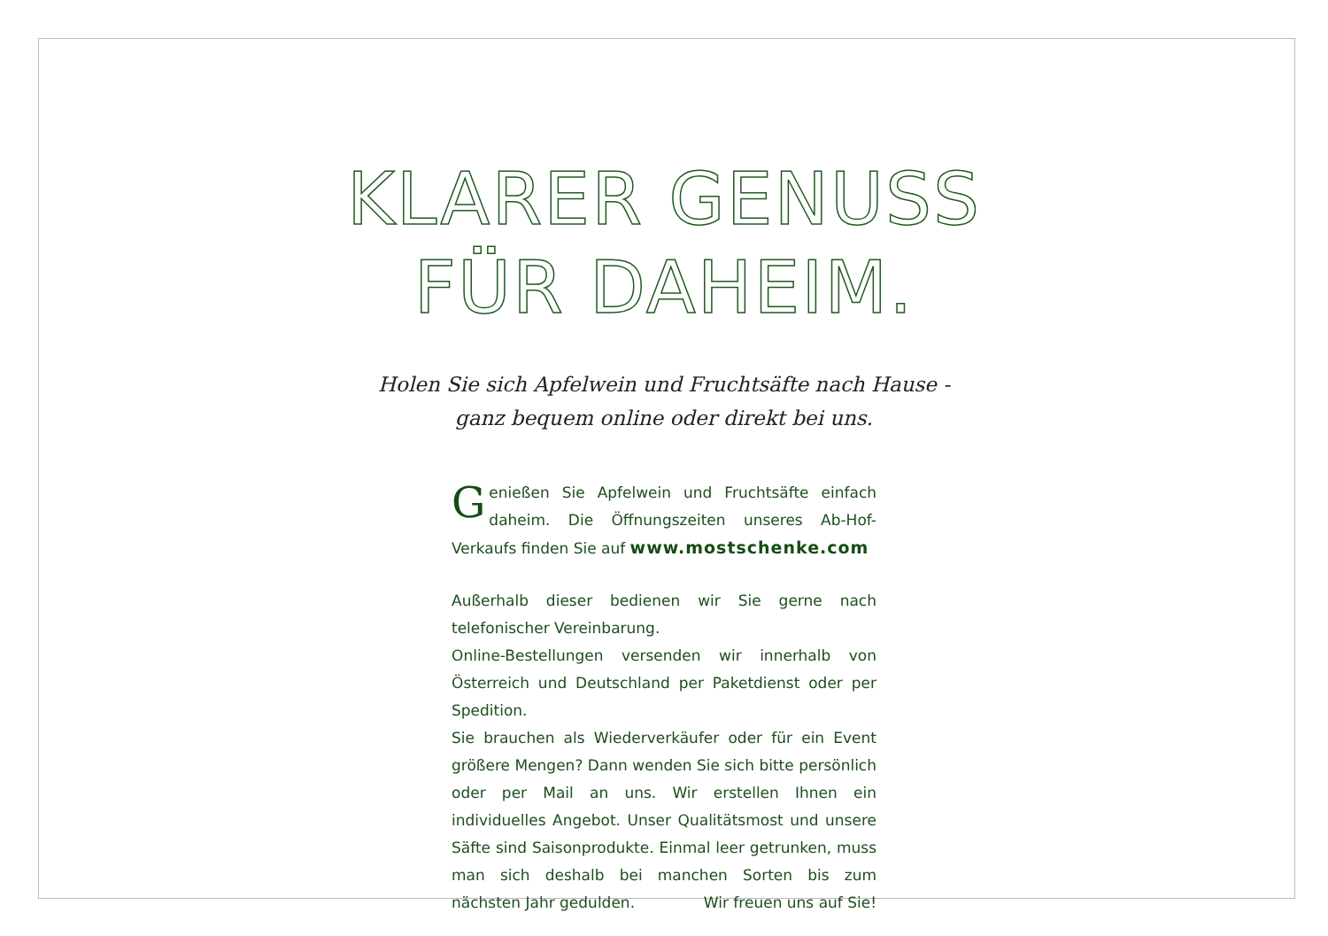KLARER GENUSS
FÜR DAHEIM.
Holen Sie sich Apfelwein und Fruchtsäfte nach Hause -
ganz bequem online oder direkt bei uns.
Genießen Sie Apfelwein und Fruchtsäfte einfach daheim. Die Öffnungszeiten unseres Ab-Hof-Verkaufs finden Sie auf www.mostschenke.com
Außerhalb dieser bedienen wir Sie gerne nach telefonischer Vereinbarung.
Online-Bestellungen versenden wir innerhalb von Österreich und Deutschland per Paketdienst oder per Spedition.
Sie brauchen als Wiederverkäufer oder für ein Event größere Mengen? Dann wenden Sie sich bitte persönlich oder per Mail an uns. Wir erstellen Ihnen ein individuelles Angebot. Unser Qualitätsmost und unsere Säfte sind Saisonprodukte. Einmal leer getrunken, muss man sich deshalb bei manchen Sorten bis zum nächsten Jahr gedulden. Wir freuen uns auf Sie!